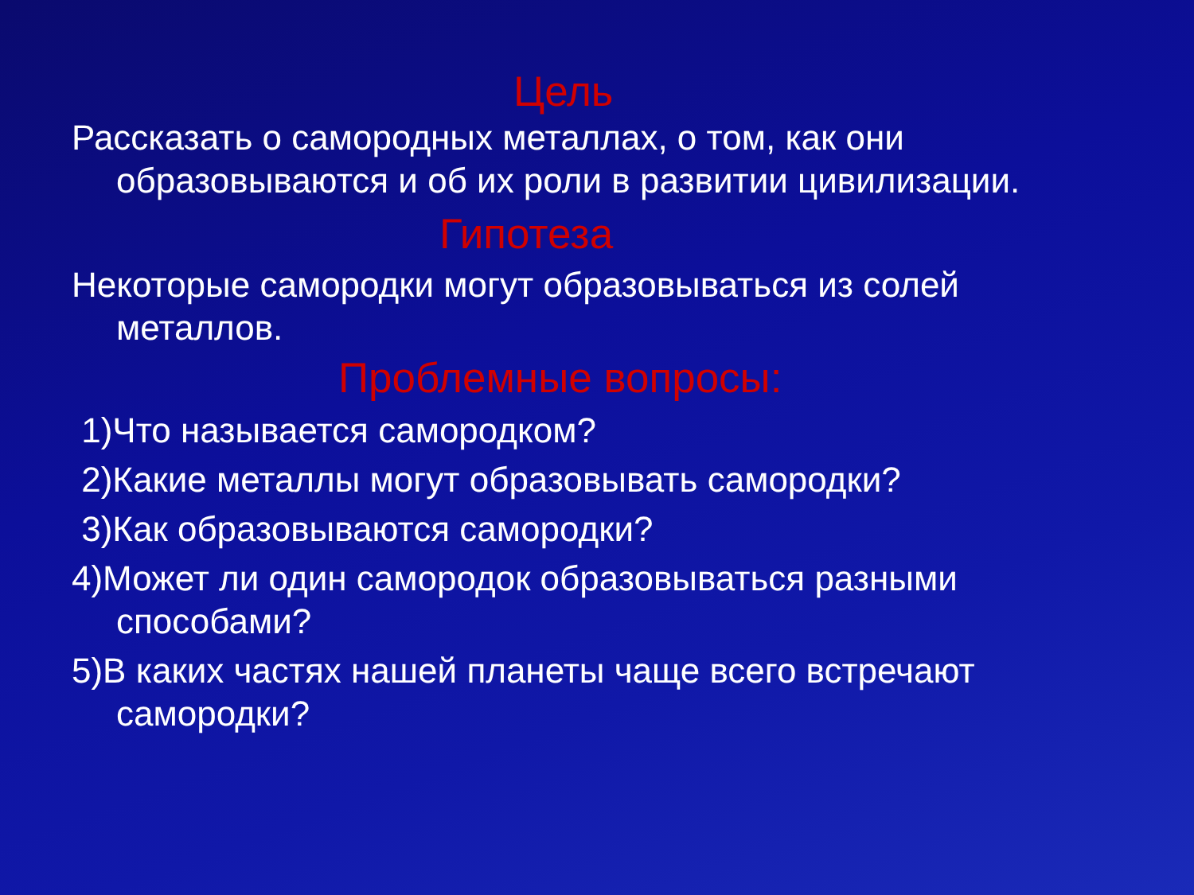Цель
Рассказать о самородных металлах, о том, как они образовываются и об их роли в развитии цивилизации.
Гипотеза
Некоторые самородки могут образовываться из солей металлов.
Проблемные вопросы:
1)Что называется самородком?
2)Какие металлы могут образовывать самородки?
3)Как образовываются самородки?
4)Может ли один самородок образовываться разными способами?
5)В каких частях нашей планеты чаще всего встречают самородки?